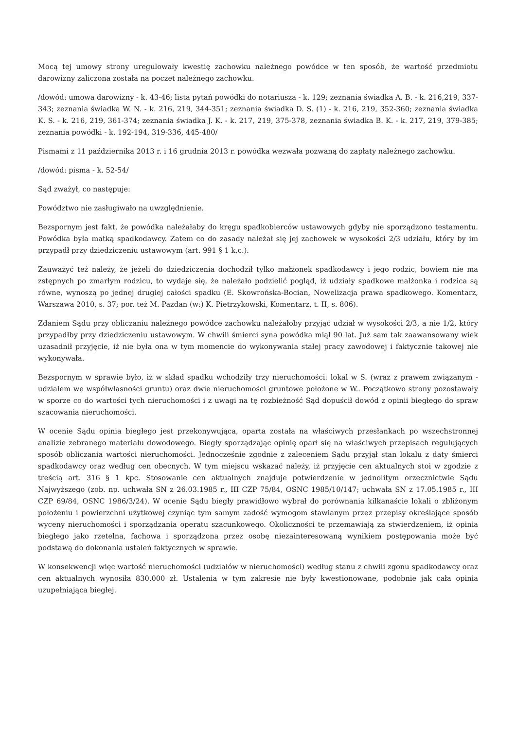Mocą tej umowy strony uregulowały kwestię zachowku należnego powódce w ten sposób, że wartość przedmiotu darowizny zaliczona została na poczet należnego zachowku.
/dowód: umowa darowizny - k. 43-46; lista pytań powódki do notariusza - k. 129; zeznania świadka A. B. - k. 216,219, 337-343; zeznania świadka W. N. - k. 216, 219, 344-351; zeznania świadka D. S. (1) - k. 216, 219, 352-360; zeznania świadka K. S. - k. 216, 219, 361-374; zeznania świadka J. K. - k. 217, 219, 375-378, zeznania świadka B. K. - k. 217, 219, 379-385; zeznania powódki - k. 192-194, 319-336, 445-480/
Pismami z 11 października 2013 r. i 16 grudnia 2013 r. powódka wezwała pozwaną do zapłaty należnego zachowku.
/dowód: pisma - k. 52-54/
Sąd zważył, co następuje:
Powództwo nie zasługiwało na uwzględnienie.
Bezspornym jest fakt, że powódka należałaby do kręgu spadkobierców ustawowych gdyby nie sporządzono testamentu. Powódka była matką spadkodawcy. Zatem co do zasady należał się jej zachowek w wysokości 2/3 udziału, który by im przypadł przy dziedziczeniu ustawowym (art. 991 § 1 k.c.).
Zauważyć też należy, że jeżeli do dziedziczenia dochodził tylko małżonek spadkodawcy i jego rodzic, bowiem nie ma zstępnych po zmarłym rodzicu, to wydaje się, że należało podzielić pogląd, iż udziały spadkowe małżonka i rodzica są równe, wynoszą po jednej drugiej całości spadku (E. Skowrońska-Bocian, Nowelizacja prawa spadkowego. Komentarz, Warszawa 2010, s. 37; por. też M. Pazdan (w:) K. Pietrzykowski, Komentarz, t. II, s. 806).
Zdaniem Sądu przy obliczaniu należnego powódce zachowku należałoby przyjąć udział w wysokości 2/3, a nie 1/2, który przypadłby przy dziedziczeniu ustawowym. W chwili śmierci syna powódka miął 90 lat. Już sam tak zaawansowany wiek uzasadnił przyjęcie, iż nie była ona w tym momencie do wykonywania stałej pracy zawodowej i faktycznie takowej nie wykonywała.
Bezspornym w sprawie było, iż w skład spadku wchodziły trzy nieruchomości: lokal w S. (wraz z prawem związanym - udziałem we współwłasności gruntu) oraz dwie nieruchomości gruntowe położone w W.. Początkowo strony pozostawały w sporze co do wartości tych nieruchomości i z uwagi na tę rozbieżność Sąd dopuścił dowód z opinii biegłego do spraw szacowania nieruchomości.
W ocenie Sądu opinia biegłego jest przekonywująca, oparta została na właściwych przesłankach po wszechstronnej analizie zebranego materiału dowodowego. Biegły sporządzając opinię oparł się na właściwych przepisach regulujących sposób obliczania wartości nieruchomości. Jednocześnie zgodnie z zaleceniem Sądu przyjął stan lokalu z daty śmierci spadkodawcy oraz według cen obecnych. W tym miejscu wskazać należy, iż przyjęcie cen aktualnych stoi w zgodzie z treścią art. 316 § 1 kpc. Stosowanie cen aktualnych znajduje potwierdzenie w jednolitym orzecznictwie Sądu Najwyższego (zob. np. uchwała SN z 26.03.1985 r., III CZP 75/84, OSNC 1985/10/147; uchwała SN z 17.05.1985 r., III CZP 69/84, OSNC 1986/3/24). W ocenie Sądu biegły prawidłowo wybrał do porównania kilkanaście lokali o zbliżonym położeniu i powierzchni użytkowej czyniąc tym samym zadość wymogom stawianym przez przepisy określające sposób wyceny nieruchomości i sporządzania operatu szacunkowego. Okoliczności te przemawiają za stwierdzeniem, iż opinia biegłego jako rzetelna, fachowa i sporządzona przez osobę niezainteresowaną wynikiem postępowania może być podstawą do dokonania ustaleń faktycznych w sprawie.
W konsekwencji więc wartość nieruchomości (udziałów w nieruchomości) według stanu z chwili zgonu spadkodawcy oraz cen aktualnych wynosiła 830.000 zł. Ustalenia w tym zakresie nie były kwestionowane, podobnie jak cała opinia uzupełniająca biegłej.